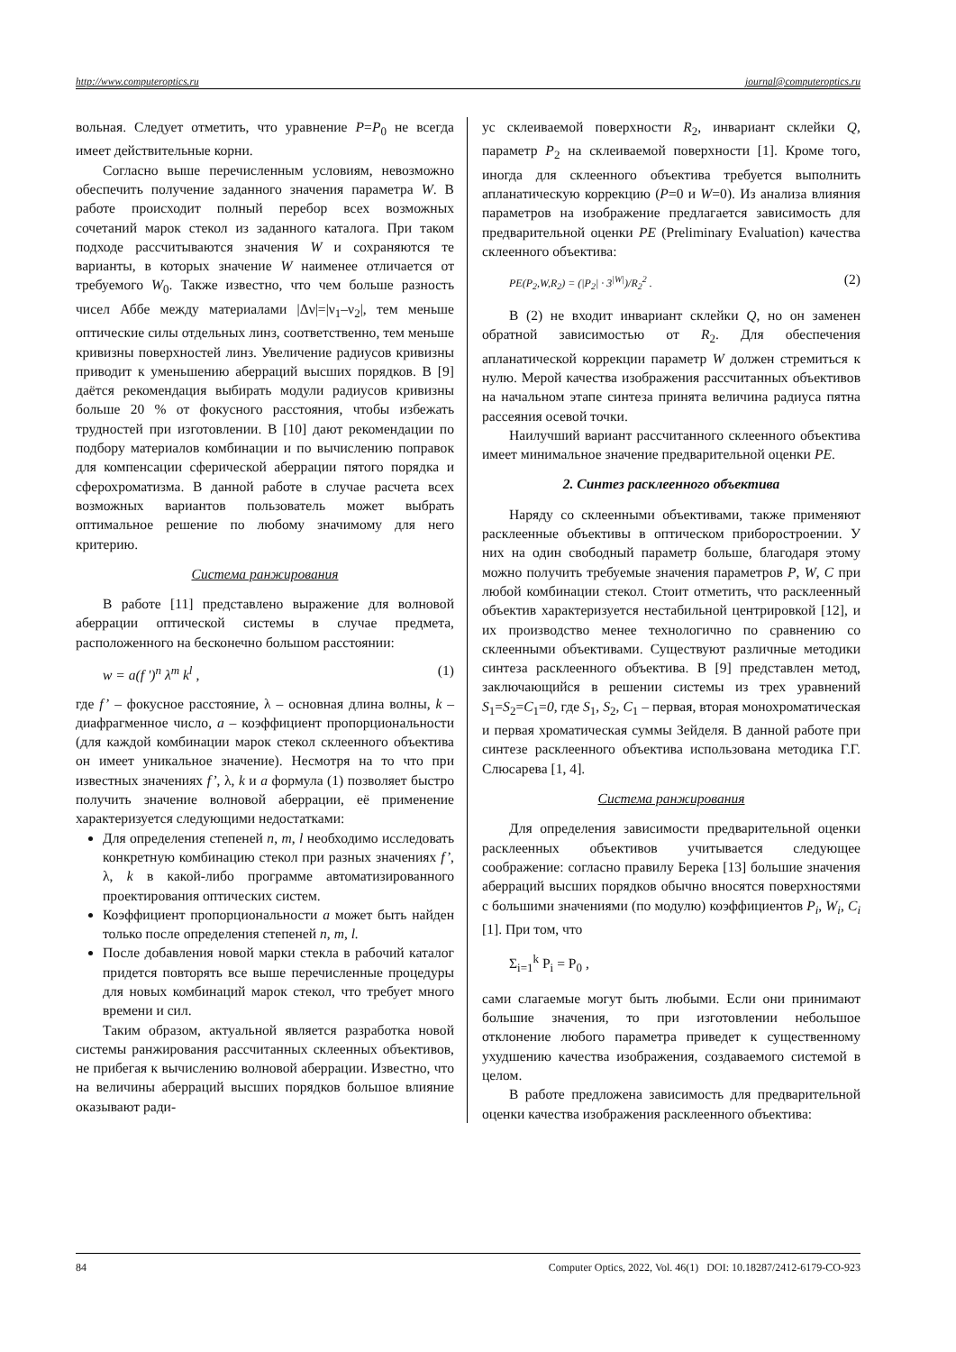http://www.computeroptics.ru journal@computeroptics.ru
вольная. Следует отметить, что уравнение P=P<sub>0</sub> не всегда имеет действительные корни.
Согласно выше перечисленным условиям, невозможно обеспечить получение заданного значения параметра W. В работе происходит полный перебор всех возможных сочетаний марок стекол из заданного каталога. При таком подходе рассчитываются значения W и сохраняются те варианты, в которых значение W наименее отличается от требуемого W<sub>0</sub>. Также известно, что чем больше разность чисел Аббе между материалами |Δν|=|ν<sub>1</sub>–ν<sub>2</sub>|, тем меньше оптические силы отдельных линз, соответственно, тем меньше кривизны поверхностей линз. Увеличение радиусов кривизны приводит к уменьшению аберраций высших порядков. В [9] даётся рекомендация выбирать модули радиусов кривизны больше 20 % от фокусного расстояния, чтобы избежать трудностей при изготовлении. В [10] дают рекомендации по подбору материалов комбинации и по вычислению поправок для компенсации сферической аберрации пятого порядка и сферохроматизма. В данной работе в случае расчета всех возможных вариантов пользователь может выбрать оптимальное решение по любому значимому для него критерию.
Система ранжирования
В работе [11] представлено выражение для волновой аберрации оптической системы в случае предмета, расположенного на бесконечно большом расстоянии:
w = a(f ')<sup>n</sup> λ<sup>m</sup> k<sup>l</sup> , (1)
где f’ – фокусное расстояние, λ – основная длина волны, k – диафрагменное число, a – коэффициент пропорциональности (для каждой комбинации марок стекол склеенного объектива он имеет уникальное значение). Несмотря на то что при известных значениях f’, λ, k и a формула (1) позволяет быстро получить значение волновой аберрации, её применение характеризуется следующими недостатками:
Для определения степеней n, m, l необходимо исследовать конкретную комбинацию стекол при разных значениях f’, λ, k в какой-либо программе автоматизированного проектирования оптических систем.
Коэффициент пропорциональности a может быть найден только после определения степеней n, m, l.
После добавления новой марки стекла в рабочий каталог придется повторять все выше перечисленные процедуры для новых комбинаций марок стекол, что требует много времени и сил.
Таким образом, актуальной является разработка новой системы ранжирования рассчитанных склеенных объективов, не прибегая к вычислению волновой аберрации. Известно, что на величины аберраций высших порядков большое влияние оказывают ради-
ус склеиваемой поверхности R<sub>2</sub>, инвариант склейки Q, параметр P<sub>2</sub> на склеиваемой поверхности [1]. Кроме того, иногда для склеенного объектива требуется выполнить апланатическую коррекцию (P=0 и W=0). Из анализа влияния параметров на изображение предлагается зависимость для предварительной оценки PE (Preliminary Evaluation) качества склеенного объектива:
PE(P<sub>2</sub>,W,R<sub>2</sub>) = (|P<sub>2</sub>| · 3<sup>|W|</sup>)/R<sub>2</sub><sup>2</sup> . (2)
В (2) не входит инвариант склейки Q, но он заменен обратной зависимостью от R<sub>2</sub>. Для обеспечения апланатической коррекции параметр W должен стремиться к нулю. Мерой качества изображения рассчитанных объективов на начальном этапе синтеза принята величина радиуса пятна рассеяния осевой точки.
Наилучший вариант рассчитанного склеенного объектива имеет минимальное значение предварительной оценки PE.
2. Синтез расклеенного объектива
Наряду со склеенными объективами, также применяют расклеенные объективы в оптическом приборостроении. У них на один свободный параметр больше, благодаря этому можно получить требуемые значения параметров P, W, C при любой комбинации стекол. Стоит отметить, что расклеенный объектив характеризуется нестабильной центрировкой [12], и их производство менее технологично по сравнению со склеенными объективами. Существуют различные методики синтеза расклеенного объектива. В [9] представлен метод, заключающийся в решении системы из трех уравнений S<sub>1</sub>=S<sub>2</sub>=C<sub>1</sub>=0, где S<sub>1</sub>, S<sub>2</sub>, C<sub>1</sub> – первая, вторая монохроматическая и первая хроматическая суммы Зейделя. В данной работе при синтезе расклеенного объектива использована методика Г.Г. Слюсарева [1, 4].
Система ранжирования
Для определения зависимости предварительной оценки расклеенных объективов учитывается следующее соображение: согласно правилу Берека [13] большие значения аберраций высших порядков обычно вносятся поверхностями с большими значениями (по модулю) коэффициентов P<sub>i</sub>, W<sub>i</sub>, C<sub>i</sub> [1]. При том, что
Σ<sub>i=1</sub><sup>k</sup> P<sub>i</sub> = P<sub>0</sub> ,
сами слагаемые могут быть любыми. Если они принимают большие значения, то при изготовлении небольшое отклонение любого параметра приведет к существенному ухудшению качества изображения, создаваемого системой в целом.
В работе предложена зависимость для предварительной оценки качества изображения расклеенного объектива:
84 Computer Optics, 2022, Vol. 46(1) DOI: 10.18287/2412-6179-CO-923